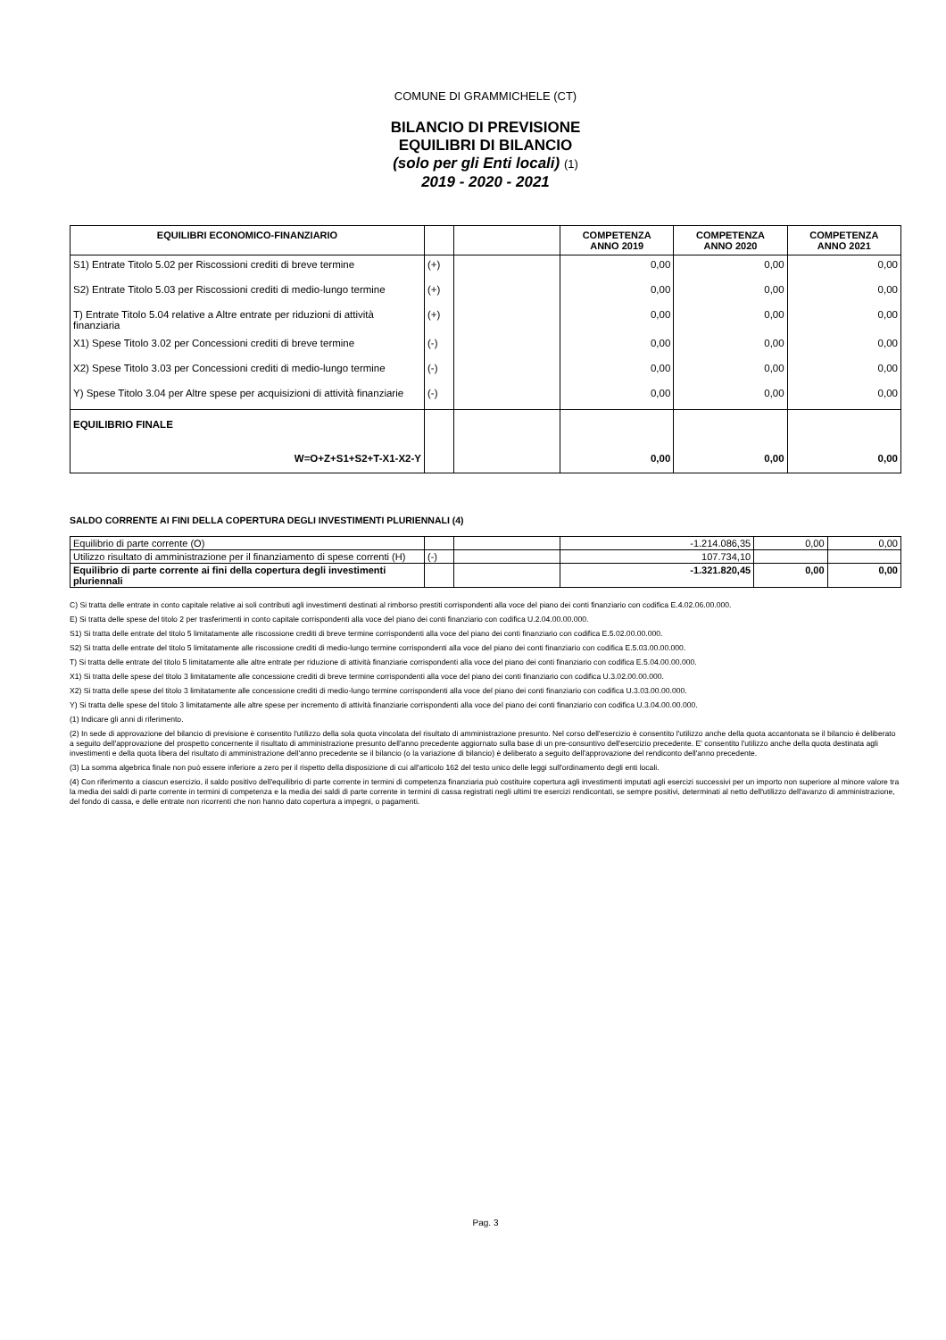COMUNE DI GRAMMICHELE (CT)
BILANCIO DI PREVISIONE
EQUILIBRI DI BILANCIO
(solo per gli Enti locali) (1)
2019 - 2020 - 2021
| EQUILIBRI ECONOMICO-FINANZIARIO | | | COMPETENZA ANNO 2019 | COMPETENZA ANNO 2020 | COMPETENZA ANNO 2021 |
| --- | --- | --- | --- | --- | --- |
| S1) Entrate Titolo 5.02 per Riscossioni crediti di breve termine | (+) | | 0,00 | 0,00 | 0,00 |
| S2) Entrate Titolo 5.03 per Riscossioni crediti di medio-lungo termine | (+) | | 0,00 | 0,00 | 0,00 |
| T) Entrate Titolo 5.04 relative a Altre entrate per riduzioni di attività finanziaria | (+) | | 0,00 | 0,00 | 0,00 |
| X1) Spese Titolo 3.02 per Concessioni crediti di breve termine | (-) | | 0,00 | 0,00 | 0,00 |
| X2) Spese Titolo 3.03 per Concessioni crediti di medio-lungo termine | (-) | | 0,00 | 0,00 | 0,00 |
| Y) Spese Titolo 3.04 per Altre spese per acquisizioni di attività finanziarie | (-) | | 0,00 | 0,00 | 0,00 |
| EQUILIBRIO FINALE | | | | | |
| W=O+Z+S1+S2+T-X1-X2-Y | | | 0,00 | 0,00 | 0,00 |
SALDO CORRENTE AI FINI DELLA COPERTURA DEGLI INVESTIMENTI PLURIENNALI (4)
| Equilibrio di parte corrente (O) | | | -1.214.086,35 | 0,00 | 0,00 |
| Utilizzo risultato di amministrazione per il finanziamento di spese correnti (H) | (-) | | 107.734,10 | | |
| Equilibrio di parte corrente ai fini della copertura degli investimenti pluriennali | | | -1.321.820,45 | 0,00 | 0,00 |
C) Si tratta delle entrate in conto capitale relative ai soli contributi agli investimenti destinati al rimborso prestiti corrispondenti alla voce del piano dei conti finanziario con codifica E.4.02.06.00.000.
E) Si tratta delle spese del titolo 2 per trasferimenti in conto capitale corrispondenti alla voce del piano dei conti finanziario con codifica U.2.04.00.00.000.
S1) Si tratta delle entrate del titolo 5 limitatamente alle riscossione crediti di breve termine corrispondenti alla voce del piano dei conti finanziario con codifica E.5.02.00.00.000.
S2) Si tratta delle entrate del titolo 5 limitatamente alle riscossione crediti di medio-lungo termine corrispondenti alla voce del piano dei conti finanziario con codifica E.5.03.00.00.000.
T) Si tratta delle entrate del titolo 5 limitatamente alle altre entrate per riduzione di attività finanziarie corrispondenti alla voce del piano dei conti finanziario con codifica E.5.04.00.00.000.
X1) Si tratta delle spese del titolo 3 limitatamente alle concessione crediti di breve termine corrispondenti alla voce del piano dei conti finanziario con codifica U.3.02.00.00.000.
X2) Si tratta delle spese del titolo 3 limitatamente alle concessione crediti di medio-lungo termine corrispondenti alla voce del piano dei conti finanziario con codifica U.3.03.00.00.000.
Y) Si tratta delle spese del titolo 3 limitatamente alle altre spese per incremento di attività finanziarie corrispondenti alla voce del piano dei conti finanziario con codifica U.3.04.00.00.000.
(1) Indicare gli anni di riferimento.
(2) In sede di approvazione del bilancio di previsione è consentito l'utilizzo della sola quota vincolata del risultato di amministrazione presunto. Nel corso dell'esercizio è consentito l'utilizzo anche della quota accantonata se il bilancio è deliberato a seguito dell'approvazione del prospetto concernente il risultato di amministrazione presunto dell'anno precedente aggiornato sulla base di un pre-consuntivo dell'esercizio precedente. E' consentito l'utilizzo anche della quota destinata agli investimenti e della quota libera del risultato di amministrazione dell'anno precedente se il bilancio (o la variazione di bilancio) è deliberato a seguito dell'approvazione del rendiconto dell'anno precedente.
(3) La somma algebrica finale non può essere inferiore a zero per il rispetto della disposizione di cui all'articolo 162 del testo unico delle leggi sull'ordinamento degli enti locali.
(4) Con riferimento a ciascun esercizio, il saldo positivo dell'equilibrio di parte corrente in termini di competenza finanziaria può costituire copertura agli investimenti imputati agli esercizi successivi per un importo non superiore al minore valore tra la media dei saldi di parte corrente in termini di competenza e la media dei saldi di parte corrente in termini di cassa registrati negli ultimi tre esercizi rendicontati, se sempre positivi, determinati al netto dell'utilizzo dell'avanzo di amministrazione, del fondo di cassa, e delle entrate non ricorrenti che non hanno dato copertura a impegni, o pagamenti.
Pag. 3